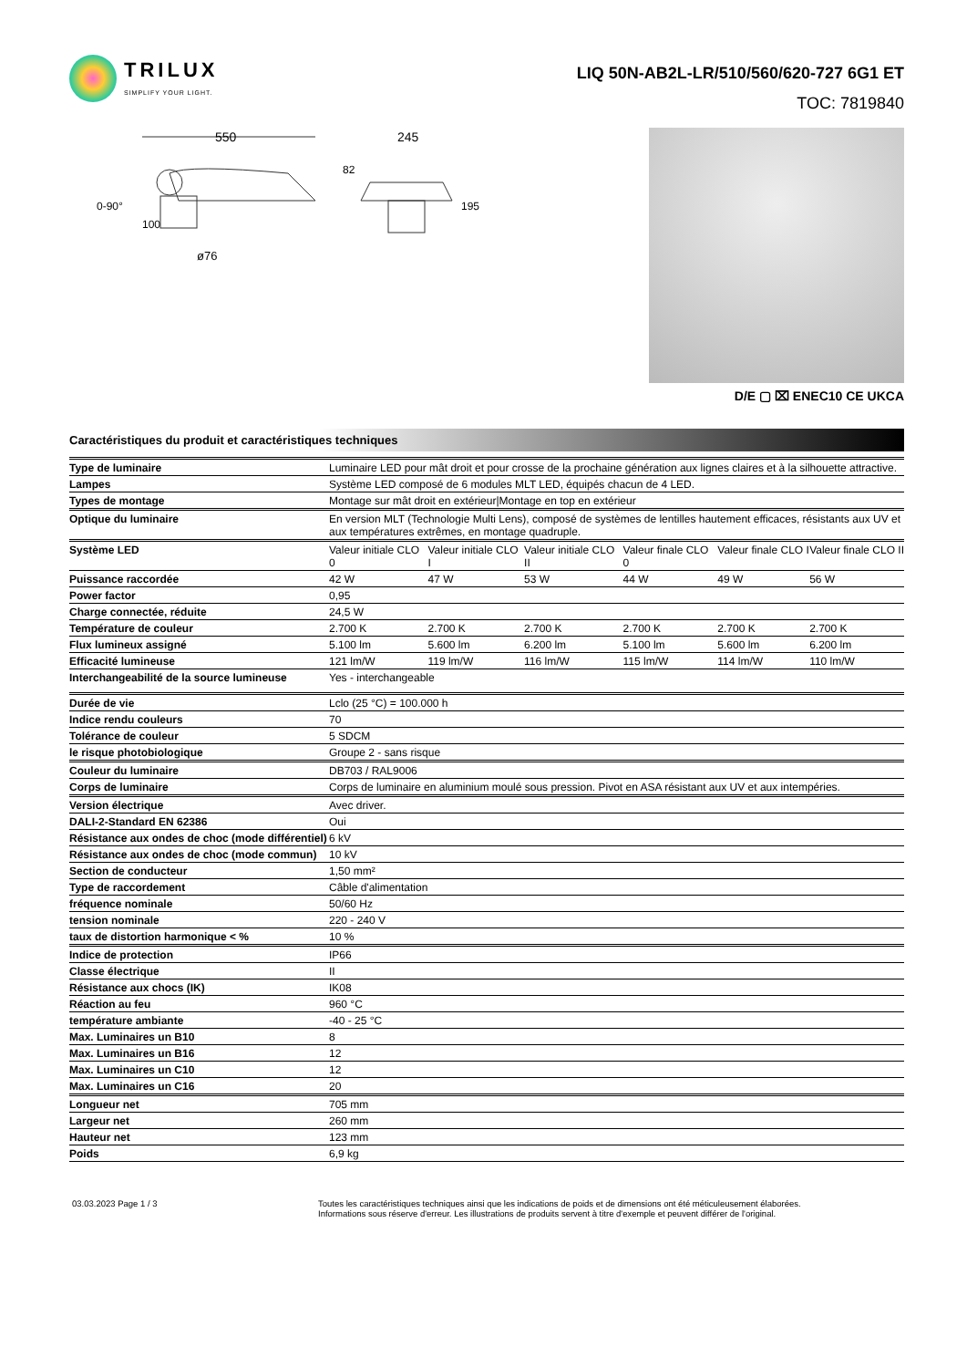TRILUX
SIMPLIFY YOUR LIGHT.
LIQ 50N-AB2L-LR/510/560/620-727 6G1 ET
TOC: 7819840
550
245
ø76
0-90°
100
82
195
D/E ▢ ⌧ ENEC10 CE UKCA
Caractéristiques du produit et caractéristiques techniques
| Type de luminaire | Luminaire LED pour mât droit et pour crosse de la prochaine génération aux lignes claires et à la silhouette attractive. | | | | | |
| Lampes | Système LED composé de 6 modules MLT LED, équipés chacun de 4 LED. | | | | | |
| Types de montage | Montage sur mât droit en extérieur/Montage en top en extérieur | | | | | |
| Optique du luminaire | En version MLT (Technologie Multi Lens), composé de systèmes de lentilles hautement efficaces, résistants aux UV et aux températures extrêmes, en montage quadruple. | | | | | |
| Système LED | Valeur initiale CLO 0 | Valeur initiale CLO I | Valeur initiale CLO II | Valeur finale CLO 0 | Valeur finale CLO I | Valeur finale CLO II |
| Puissance raccordée | 42 W | 47 W | 53 W | 44 W | 49 W | 56 W |
| Power factor | 0,95 | | | | | |
| Charge connectée, réduite | 24,5 W | | | | | |
| Température de couleur | 2.700 K | 2.700 K | 2.700 K | 2.700 K | 2.700 K | 2.700 K |
| Flux lumineux assigné | 5.100 lm | 5.600 lm | 6.200 lm | 5.100 lm | 5.600 lm | 6.200 lm |
| Efficacité lumineuse | 121 lm/W | 119 lm/W | 116 lm/W | 115 lm/W | 114 lm/W | 110 lm/W |
| Interchangeabilité de la source lumineuse | Yes - interchangeable | | | | | |
| Durée de vie | Lclo (25 °C) = 100.000 h | | | | | |
| Indice rendu couleurs | 70 | | | | | |
| Tolérance de couleur | 5 SDCM | | | | | |
| le risque photobiologique | Groupe 2 - sans risque | | | | | |
| Couleur du luminaire | DB703 / RAL9006 | | | | | |
| Corps de luminaire | Corps de luminaire en aluminium moulé sous pression. Pivot en ASA résistant aux UV et aux intempéries. | | | | | |
| Version électrique | Avec driver. | | | | | |
| DALI-2-Standard EN 62386 | Oui | | | | | |
| Résistance aux ondes de choc (mode différentiel) | 6 kV | | | | | |
| Résistance aux ondes de choc (mode commun) | 10 kV | | | | | |
| Section de conducteur | 1,50 mm² | | | | | |
| Type de raccordement | Câble d'alimentation | | | | | |
| fréquence nominale | 50/60 Hz | | | | | |
| tension nominale | 220 - 240 V | | | | | |
| taux de distortion harmonique < % | 10 % | | | | | |
| Indice de protection | IP66 | | | | | |
| Classe électrique | II | | | | | |
| Résistance aux chocs (IK) | IK08 | | | | | |
| Réaction au feu | 960 °C | | | | | |
| température ambiante | -40 - 25 °C | | | | | |
| Max. Luminaires un B10 | 8 | | | | | |
| Max. Luminaires un B16 | 12 | | | | | |
| Max. Luminaires un C10 | 12 | | | | | |
| Max. Luminaires un C16 | 20 | | | | | |
| Longueur net | 705 mm | | | | | |
| Largeur net | 260 mm | | | | | |
| Hauteur net | 123 mm | | | | | |
| Poids | 6,9 kg | | | | | |
03.03.2023 Page 1 / 3 Toutes les caractéristiques techniques ainsi que les indications de poids et de dimensions ont été méticuleusement élaborées.
Informations sous réserve d'erreur. Les illustrations de produits servent à titre d'exemple et peuvent différer de l'original.